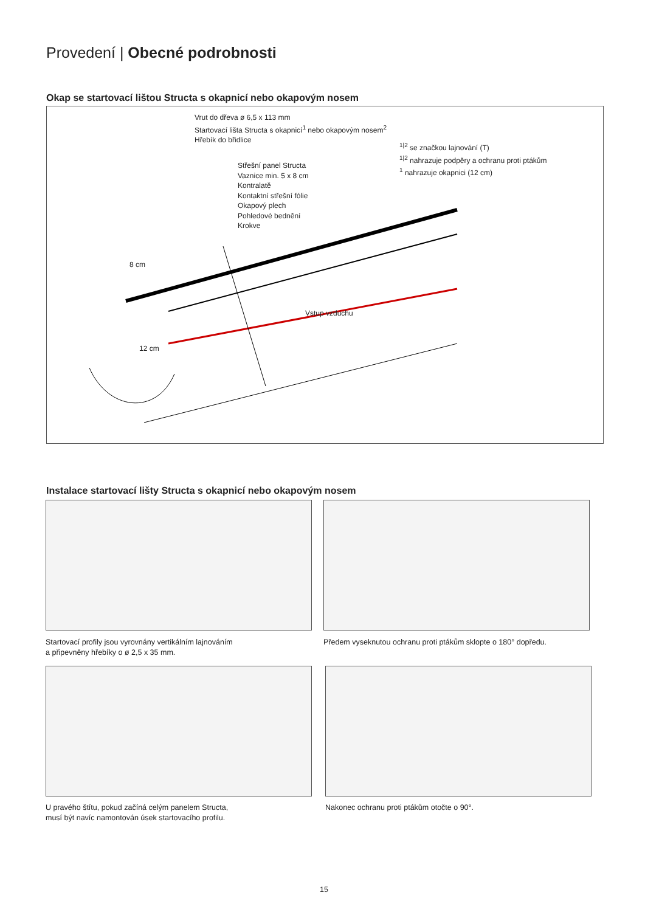Provedení | Obecné podrobnosti
Okap se startovací lištou Structa s okapnicí nebo okapovým nosem
Vrut do dřeva ø 6,5 x 113 mm
Startovací lišta Structa s okapnicí<sup>1</sup> nebo okapovým nosem<sup>2</sup>
Hřebík do břidlice
<sup>1|2</sup> se značkou lajnování (T)
<sup>1|2</sup> nahrazuje podpěry a ochranu proti ptákům
<sup>1</sup> nahrazuje okapnici (12 cm)
Střešní panel Structa
Vaznice min. 5 x 8 cm
Kontralatě
Kontaktní střešní fólie
Okapový plech
Pohledové bednění
Krokve
8 cm
12 cm
Vstup vzduchu
Instalace startovací lišty Structa s okapnicí nebo okapovým nosem
Startovací profily jsou vyrovnány vertikálním lajnováním
a připevněny hřebíky o ø 2,5 x 35 mm.
Předem vyseknutou ochranu proti ptákům sklopte o 180° dopředu.
U pravého štítu, pokud začíná celým panelem Structa,
musí být navíc namontován úsek startovacího profilu.
Nakonec ochranu proti ptákům otočte o 90°.
15